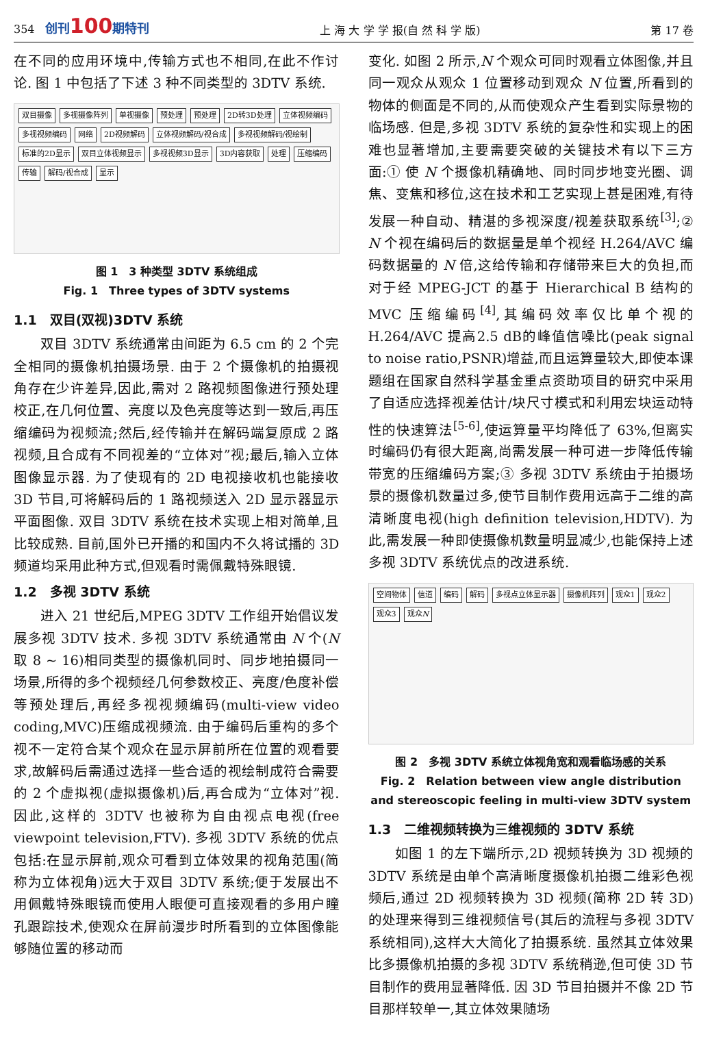354 创刊100期特刊 上 海 大 学 学 报(自 然 科 学 版) 第 17 卷
在不同的应用环境中,传输方式也不相同,在此不作讨论. 图 1 中包括了下述 3 种不同类型的 3DTV 系统.
双目摄像 多视摄像阵列 单视摄像 预处理 预处理 2D转3D处理 立体视频编码 多视视频编码 网络 2D视频解码 立体视频解码/视合成 多视视频解码/视绘制 标准的2D显示 双目立体视频显示 多视视频3D显示 3D内容获取 处理 压缩编码 传输 解码/视合成 显示
图 1　3 种类型 3DTV 系统组成
Fig. 1　Three types of 3DTV systems
1.1　双目(双视)3DTV 系统
双目 3DTV 系统通常由间距为 6.5 cm 的 2 个完全相同的摄像机拍摄场景. 由于 2 个摄像机的拍摄视角存在少许差异,因此,需对 2 路视频图像进行预处理校正,在几何位置、亮度以及色亮度等达到一致后,再压缩编码为视频流;然后,经传输并在解码端复原成 2 路视频,且合成有不同视差的“立体对”视;最后,输入立体图像显示器. 为了使现有的 2D 电视接收机也能接收 3D 节目,可将解码后的 1 路视频送入 2D 显示器显示平面图像. 双目 3DTV 系统在技术实现上相对简单,且比较成熟. 目前,国外已开播的和国内不久将试播的 3D 频道均采用此种方式,但观看时需佩戴特殊眼镜.
1.2　多视 3DTV 系统
进入 21 世纪后,MPEG 3DTV 工作组开始倡议发展多视 3DTV 技术. 多视 3DTV 系统通常由 N 个(N 取 8 ~ 16)相同类型的摄像机同时、同步地拍摄同一场景,所得的多个视频经几何参数校正、亮度/色度补偿等预处理后,再经多视视频编码(multi-view video coding,MVC)压缩成视频流. 由于编码后重构的多个视不一定符合某个观众在显示屏前所在位置的观看要求,故解码后需通过选择一些合适的视绘制成符合需要的 2 个虚拟视(虚拟摄像机)后,再合成为“立体对”视. 因此,这样的 3DTV 也被称为自由视点电视(free viewpoint television,FTV). 多视 3DTV 系统的优点包括:在显示屏前,观众可看到立体效果的视角范围(简称为立体视角)远大于双目 3DTV 系统;便于发展出不用佩戴特殊眼镜而使用人眼便可直接观看的多用户瞳孔跟踪技术,使观众在屏前漫步时所看到的立体图像能够随位置的移动而
变化. 如图 2 所示,N 个观众可同时观看立体图像,并且同一观众从观众 1 位置移动到观众 N 位置,所看到的物体的侧面是不同的,从而使观众产生看到实际景物的临场感. 但是,多视 3DTV 系统的复杂性和实现上的困难也显著增加,主要需要突破的关键技术有以下三方面:① 使 N 个摄像机精确地、同时同步地变光圈、调焦、变焦和移位,这在技术和工艺实现上甚是困难,有待发展一种自动、精湛的多视深度/视差获取系统<sup>[3]</sup>;② N 个视在编码后的数据量是单个视经 H.264/AVC 编码数据量的 N 倍,这给传输和存储带来巨大的负担,而对于经 MPEG-JCT 的基于 Hierarchical B 结构的 MVC 压缩编码<sup>[4]</sup>,其编码效率仅比单个视的 H.264/AVC 提高2.5 dB的峰值信噪比(peak signal to noise ratio,PSNR)增益,而且运算量较大,即使本课题组在国家自然科学基金重点资助项目的研究中采用了自适应选择视差估计/块尺寸模式和利用宏块运动特性的快速算法<sup>[5-6]</sup>,使运算量平均降低了 63%,但离实时编码仍有很大距离,尚需发展一种可进一步降低传输带宽的压缩编码方案;③ 多视 3DTV 系统由于拍摄场景的摄像机数量过多,使节目制作费用远高于二维的高清晰度电视(high definition television,HDTV). 为此,需发展一种即使摄像机数量明显减少,也能保持上述多视 3DTV 系统优点的改进系统.
空间物体 信道 编码 解码 多视点立体显示器 摄像机阵列 观众1 观众2 观众3 观众N
图 2　多视 3DTV 系统立体视角宽和观看临场感的关系
Fig. 2　Relation between view angle distribution and stereoscopic feeling in multi-view 3DTV system
1.3　二维视频转换为三维视频的 3DTV 系统
如图 1 的左下端所示,2D 视频转换为 3D 视频的 3DTV 系统是由单个高清晰度摄像机拍摄二维彩色视频后,通过 2D 视频转换为 3D 视频(简称 2D 转 3D)的处理来得到三维视频信号(其后的流程与多视 3DTV 系统相同),这样大大简化了拍摄系统. 虽然其立体效果比多摄像机拍摄的多视 3DTV 系统稍逊,但可使 3D 节目制作的费用显著降低. 因 3D 节目拍摄并不像 2D 节目那样较单一,其立体效果随场